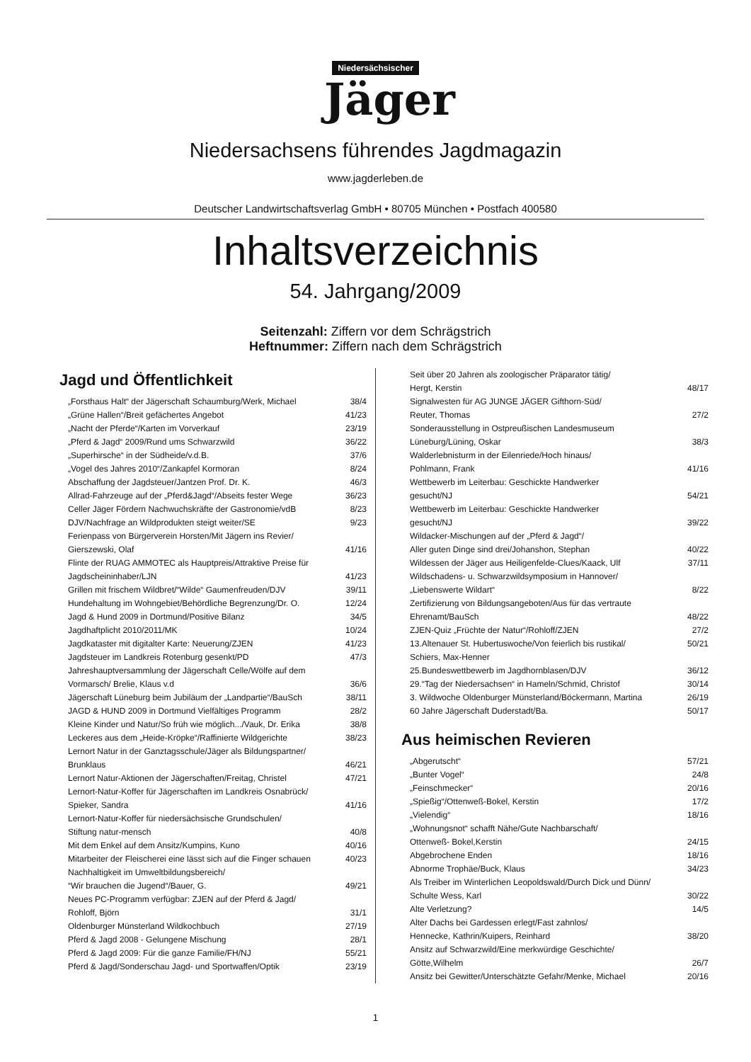Niedersächsischer
Jäger
Niedersachsens führendes Jagdmagazin
www.jagderleben.de
Deutscher Landwirtschaftsverlag GmbH • 80705 München • Postfach 400580
Inhaltsverzeichnis
54. Jahrgang/2009
Seitenzahl: Ziffern vor dem Schrägstrich
Heftnummer: Ziffern nach dem Schrägstrich
Jagd und Öffentlichkeit
„Forsthaus Halt“ der Jägerschaft Schaumburg/Werk, Michael 38/4
„Grüne Hallen“/Breit gefächertes Angebot 41/23
„Nacht der Pferde“/Karten im Vorverkauf 23/19
„Pferd & Jagd“ 2009/Rund ums Schwarzwild 36/22
„Superhirsche“ in der Südheide/v.d.B. 37/6
„Vogel des Jahres 2010“/Zankapfel Kormoran 8/24
Abschaffung der Jagdsteuer/Jantzen Prof. Dr. K. 46/3
Allrad-Fahrzeuge auf der „Pferd&Jagd“/Abseits fester Wege 36/23
Celler Jäger Fördern Nachwuchskräfte der Gastronomie/vdB 8/23
DJV/Nachfrage an Wildprodukten steigt weiter/SE 9/23
Ferienpass von Bürgerverein Horsten/Mit Jägern ins Revier/
Gierszewski, Olaf
41/16
Flinte der RUAG AMMOTEC als Hauptpreis/Attraktive Preise für
Jagdscheininhaber/LJN
41/23
Grillen mit frischem Wildbret/“Wilde“ Gaumenfreuden/DJV 39/11
Hundehaltung im Wohngebiet/Behördliche Begrenzung/Dr. O. 12/24
Jagd & Hund 2009 in Dortmund/Positive Bilanz 34/5
Jagdhaftplicht 2010/2011/MK 10/24
Jagdkataster mit digitalter Karte: Neuerung/ZJEN 41/23
Jagdsteuer im Landkreis Rotenburg gesenkt/PD 47/3
Jahreshauptversammlung der Jägerschaft Celle/Wölfe auf dem
Vormarsch/ Brelie, Klaus v.d
36/6
Jägerschaft Lüneburg beim Jubiläum der „Landpartie“/BauSch 38/11
JAGD & HUND 2009 in Dortmund Vielfältiges Programm 28/2
Kleine Kinder und Natur/So früh wie möglich.../Vauk, Dr. Erika 38/8
Leckeres aus dem „Heide-Kröpke“/Raffinierte Wildgerichte 38/23
Lernort Natur in der Ganztagsschule/Jäger als Bildungspartner/
Brunklaus
46/21
Lernort Natur-Aktionen der Jägerschaften/Freitag, Christel 47/21
Lernort-Natur-Koffer für Jägerschaften im Landkreis Osnabrück/
Spieker, Sandra
41/16
Lernort-Natur-Koffer für niedersächsische Grundschulen/
Stiftung natur-mensch
40/8
Mit dem Enkel auf dem Ansitz/Kumpins, Kuno 40/16
Mitarbeiter der Fleischerei eine lässt sich auf die Finger schauen 40/23
Nachhaltigkeit im Umweltbildungsbereich/
“Wir brauchen die Jugend“/Bauer, G.
49/21
Neues PC-Programm verfügbar: ZJEN auf der Pferd & Jagd/
Rohloff, Björn
31/1
Oldenburger Münsterland Wildkochbuch 27/19
Pferd & Jagd 2008 - Gelungene Mischung 28/1
Pferd & Jagd 2009: Für die ganze Familie/FH/NJ 55/21
Pferd & Jagd/Sonderschau Jagd- und Sportwaffen/Optik 23/19
Seit über 20 Jahren als zoologischer Präparator tätig/
Hergt, Kerstin
48/17
Signalwesten für AG JUNGE JÄGER Gifthorn-Süd/
Reuter, Thomas
27/2
Sonderausstellung in Ostpreußischen Landesmuseum
Lüneburg/Lüning, Oskar
38/3
Walderlebnisturm in der Eilenriede/Hoch hinaus/
Pohlmann, Frank
41/16
Wettbewerb im Leiterbau: Geschickte Handwerker
gesucht/NJ
54/21
Wettbewerb im Leiterbau: Geschickte Handwerker
gesucht/NJ
39/22
Wildacker-Mischungen auf der „Pferd & Jagd“/
Aller guten Dinge sind drei/Johanshon, Stephan
40/22
Wildessen der Jäger aus Heiligenfelde-Clues/Kaack, Ulf 37/11
Wildschadens- u. Schwarzwildsymposium in Hannover/
„Liebenswerte Wildart“
8/22
Zertifizierung von Bildungsangeboten/Aus für das vertraute
Ehrenamt/BauSch
48/22
ZJEN-Quiz „Früchte der Natur“/Rohloff/ZJEN 27/2
13.Altenauer St. Hubertuswoche/Von feierlich bis rustikal/
Schiers, Max-Henner 50/21
25.Bundeswettbewerb im Jagdhornblasen/DJV 36/12
29.“Tag der Niedersachsen“ in Hameln/Schmid, Christof 30/14
3. Wildwoche Oldenburger Münsterland/Böckermann, Martina 26/19
60 Jahre Jägerschaft Duderstadt/Ba. 50/17
Aus heimischen Revieren
„Abgerutscht“57/21
„Bunter Vogel“24/8
„Feinschmecker“20/16
„Spießig“/Ottenweß-Bokel, Kerstin 17/2
„Vielendig“18/16
„Wohnungsnot“ schafft Nähe/Gute Nachbarschaft/
Ottenweß- Bokel,Kerstin
24/15
Abgebrochene Enden 18/16
Abnorme Trophäe/Buck, Klaus 34/23
Als Treiber im Winterlichen Leopoldswald/Durch Dick und Dünn/
Schulte Wess, Karl
30/22
Alte Verletzung? 14/5
Alter Dachs bei Gardessen erlegt/Fast zahnlos/
Hennecke, Kathrin/Kuipers, Reinhard
38/20
Ansitz auf Schwarzwild/Eine merkwürdige Geschichte/
Götte,Wilhelm
26/7
Ansitz bei Gewitter/Unterschätzte Gefahr/Menke, Michael 20/16
1